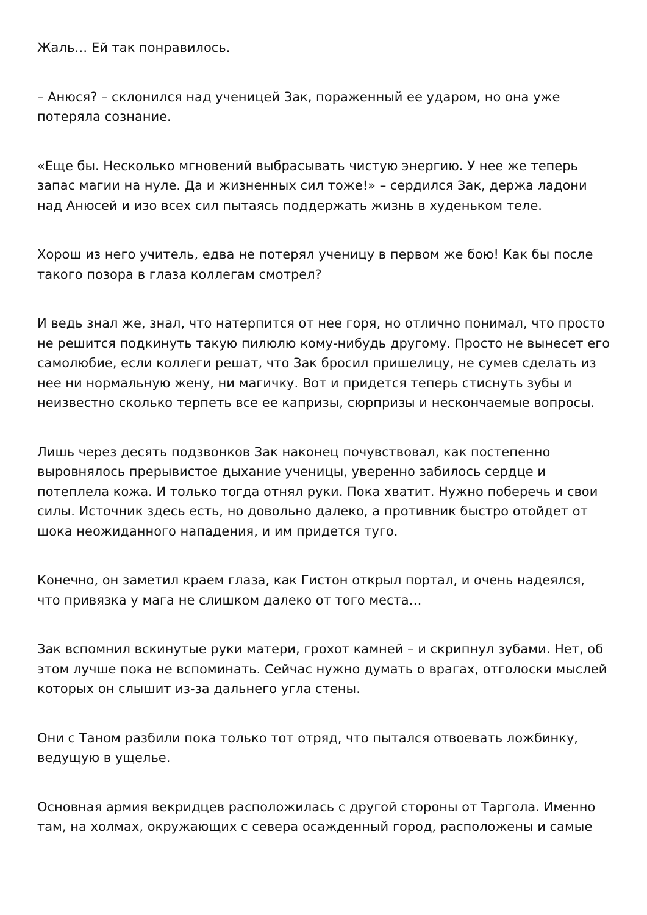Жаль… Ей так понравилось.
– Анюся? – склонился над ученицей Зак, пораженный ее ударом, но она уже потеряла сознание.
«Еще бы. Несколько мгновений выбрасывать чистую энергию. У нее же теперь запас магии на нуле. Да и жизненных сил тоже!» – сердился Зак, держа ладони над Анюсей и изо всех сил пытаясь поддержать жизнь в худеньком теле.
Хорош из него учитель, едва не потерял ученицу в первом же бою! Как бы после такого позора в глаза коллегам смотрел?
И ведь знал же, знал, что натерпится от нее горя, но отлично понимал, что просто не решится подкинуть такую пилюлю кому-нибудь другому. Просто не вынесет его самолюбие, если коллеги решат, что Зак бросил пришелицу, не сумев сделать из нее ни нормальную жену, ни магичку. Вот и придется теперь стиснуть зубы и неизвестно сколько терпеть все ее капризы, сюрпризы и нескончаемые вопросы.
Лишь через десять подзвонков Зак наконец почувствовал, как постепенно выровнялось прерывистое дыхание ученицы, уверенно забилось сердце и потеплела кожа. И только тогда отнял руки. Пока хватит. Нужно поберечь и свои силы. Источник здесь есть, но довольно далеко, а противник быстро отойдет от шока неожиданного нападения, и им придется туго.
Конечно, он заметил краем глаза, как Гистон открыл портал, и очень надеялся, что привязка у мага не слишком далеко от того места…
Зак вспомнил вскинутые руки матери, грохот камней – и скрипнул зубами. Нет, об этом лучше пока не вспоминать. Сейчас нужно думать о врагах, отголоски мыслей которых он слышит из-за дальнего угла стены.
Они с Таном разбили пока только тот отряд, что пытался отвоевать ложбинку, ведущую в ущелье.
Основная армия векридцев расположилась с другой стороны от Таргола. Именно там, на холмах, окружающих с севера осажденный город, расположены и самые